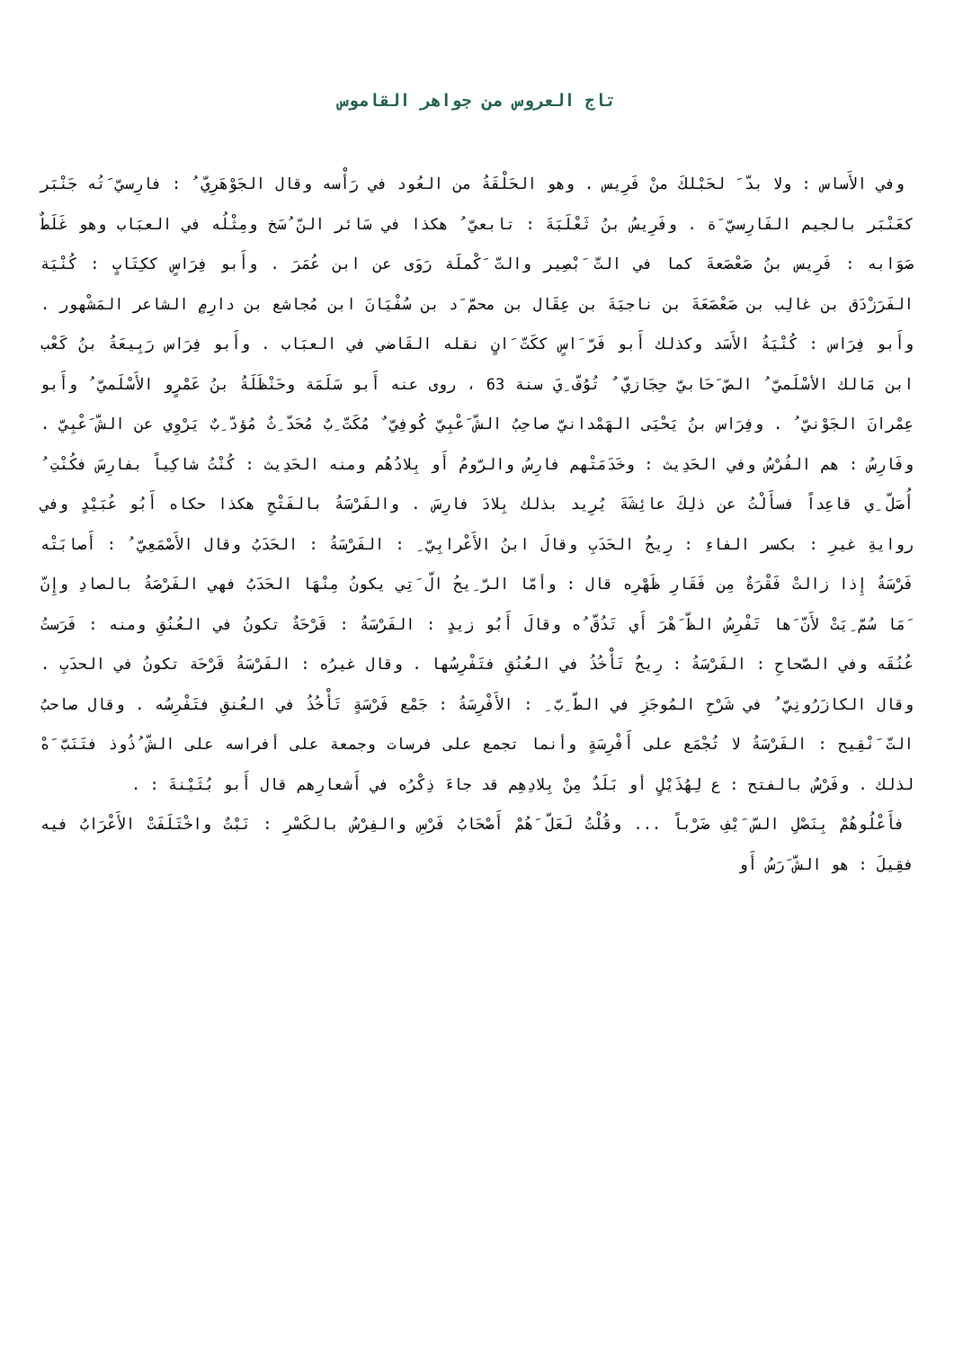تاج العروس من جواهر القاموس
وفي الأَساس : ولا بدّ َ لحَبْلكَ منْ فَرِيس . وهو الحَلْقَةُ من العُود في رَأْسه وقال الجَوْهَرِيّ ُ : فارِسيّ َتُه جَنْبَر كعَنْبَر بالجيم الفَارِسيّ َة . وفَرِيسُ بنُ ثَعْلَبَةَ : تابعيّ ُ هكذا في سَائر النّ ُسَخ ومِثْلُه في العبَاب وهو غَلَطٌ صَوَابه : فَرِيس بنُ صَعْصَعةَ كما في التّ َبْصِير والتّ َكْملَة رَوَى عن ابن عُمَرَ . وأَبو فِرَاسٍ ككِتَابٍ : كُنْيَة الفَرَزْدَق بن غالِب بن صَعْصَعَةَ بن ناجيَةَ بن عِقَال بن محمّ َد بن سُفْيَانَ ابن مُجاشع بن دارِمٍ الشاعر المَشْهور . وأَبو فِرَاس : كُنْيَةُ الأَسَد وكذلك أَبو فَرّ َاسٍ ككَتّ َانٍ نقله القَاضي في العبَاب . وأَبو فِرَاس رَبِيعَةُ بنُ كَعْب ابن مَالك الأسْلَميّ ُ الصّ َحَابيّ حِجَازيّ ٌ تُوُفّ ِيَ سنة 63 ، روى عنه أَبو سَلَمَة وحَنْظَلَةُ بنُ عَمْرٍو الأَسْلَميّ ُ وأَبو عِمْرانَ الجَوْنيّ ُ . وفِرَاس بنُ يَحْيَى الهَمْدانيّ صاحِبُ الشّ َعْبِيّ كُوفِيّ ٌ مُكَتّ ِبٌ مُحَدّ ِثٌ مُؤدّ ِبٌ يَرْوِي عن الشّ َعْبِيّ . وفَارِسُ : هم الفُرْسُ وفي الحَدِيث : وخَدَمَتْهم فارِسُ والرّومُ أَو بِلادُهُم ومنه الحَدِيث : كُنْتُ شاكِياً بفارِسَ فكُنْتِ ُ أُصَلّ ِي قاعِداً فسأَلْتُ عن ذلِكَ عائِشَةَ يُرِيد بذلك بِلادَ فارِسَ . والفَرْسَةُ بالفَتْحِ هكذا حكاه أَبُو عُبَيْدٍ وفي روايةِ غيرِ : بكسر الفاءِ : رِيحُ الحَدَبِ وقالَ ابنُ الأَعْرابِيّ ِ : الفَرْسَةُ : الحَدَبُ وقال الأَصْمَعِيّ ُ : أَصابَتْه فَرْسَةٌ إِذا زالتْ فَقْرَةٌ مِن فَقَارِ ظَهْرِه قال : وأمّا الرّ ِيحُ الّ َتِي يكونُ مِنْهَا الحَدَبُ فهي الفَرْصَةُ بالصادِ وإِنّ َمَا سُمّ ِيَتْ لأَنّ َها تَفْرِسُ الظّ َهْرَ أَي تَدُقّ ُه وقالَ أَبُو زيدٍ : الفَرْسَةُ : قَرْحَةٌ تكونُ في العُنُقِ ومنه : فَرَستُ عُنُقَه وفي الصّحاحِ : الفَرْسَةُ : رِيحٌ تَأْخُذُ في العُنُقِ فتَفْرِسُها . وقال غيرُه : الفَرْسَةُ قَرْحَة تكونُ في الحدَبِ . وقال الكازَرُونِيّ ُ في شَرْحِ المُوجَزِ في الطّ ِبّ ِ : الأَفْرِسَةُ : جَمْع فَرْسَةٍ تَأْخُذُ في العُنقِ فتَفْرِسُه . وقال صاحبُ التّ َنْقِيح : الفَرْسَةُ لا تُجْمَع على أَفْرِسَةٍ وأنما تجمع على فرسات وجمعة على أفراسه على الشّ ُذُوذ فتَنَبّ َهْ لذلك . وفَرْسٌ بالفتح : ع لِهُذَيْلٍ أو بَلَدٌ مِنْ بِلادِهِم قد جاءَ ذِكْرُه في أَشعارِهم قال أَبو بُثَيْنةَ : .
فأَعْلُوهُمْ بِنَصْلِ السّ َيْفِ ضَرْباً ... وقُلْتُ لَعَلّ َهُمْ أَصْحَابُ فَرْسِ والفِرْسُ بالكَسْرِ : نَبْتٌ واخْتَلَفَتْ الأَعْرَابُ فيه فقِيلَ : هو الشّ َرَسُ أَو